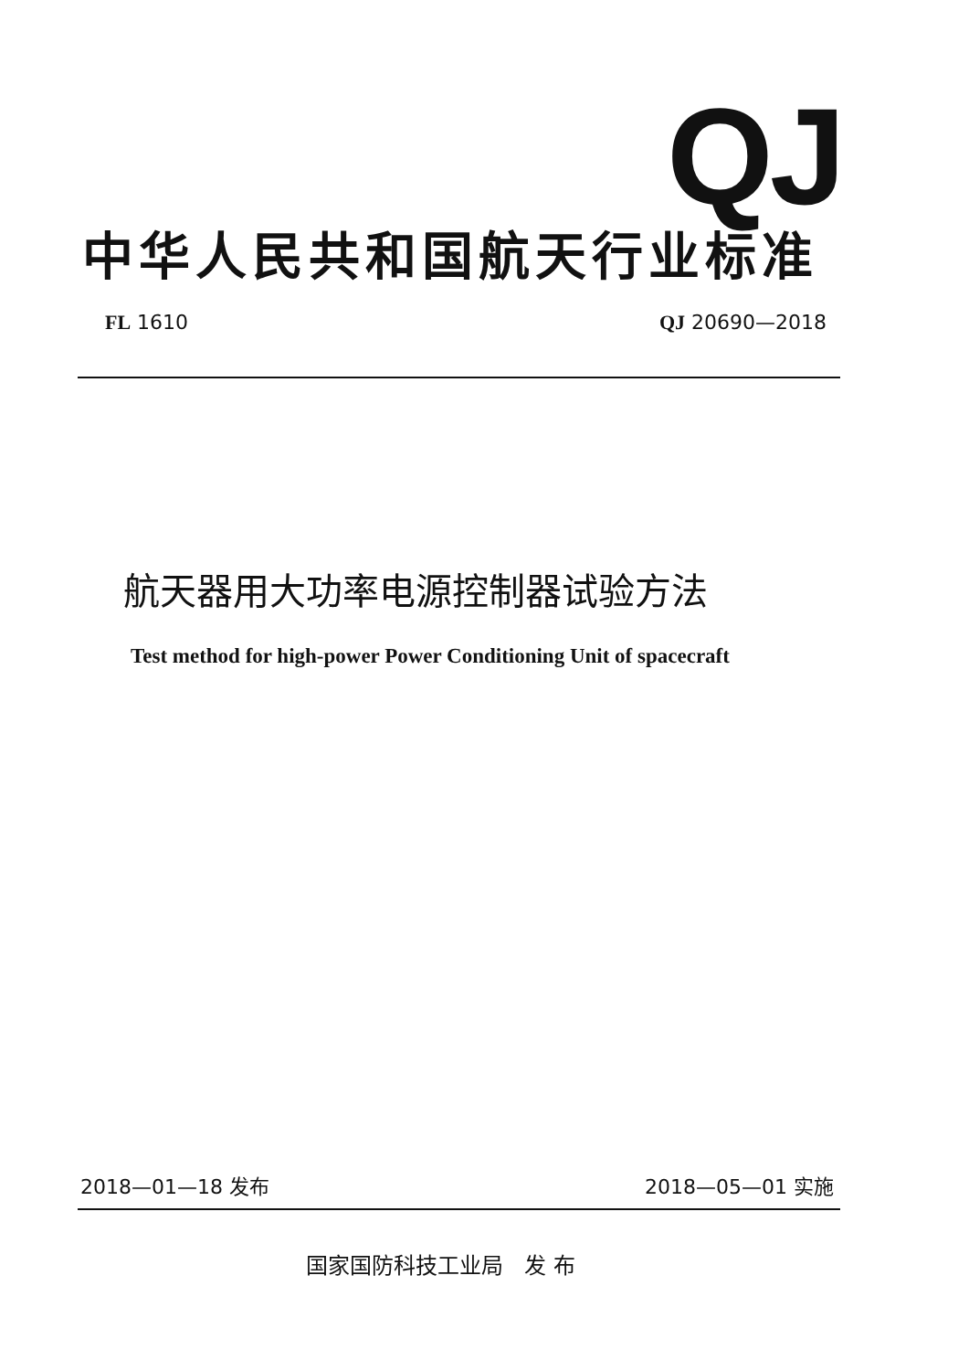QJ
中华人民共和国航天行业标准
FL 1610 QJ 20690—2018
航天器用大功率电源控制器试验方法
Test method for high-power Power Conditioning Unit of spacecraft
2018—01—18 发布 2018—05—01 实施
国家国防科技工业局 发 布